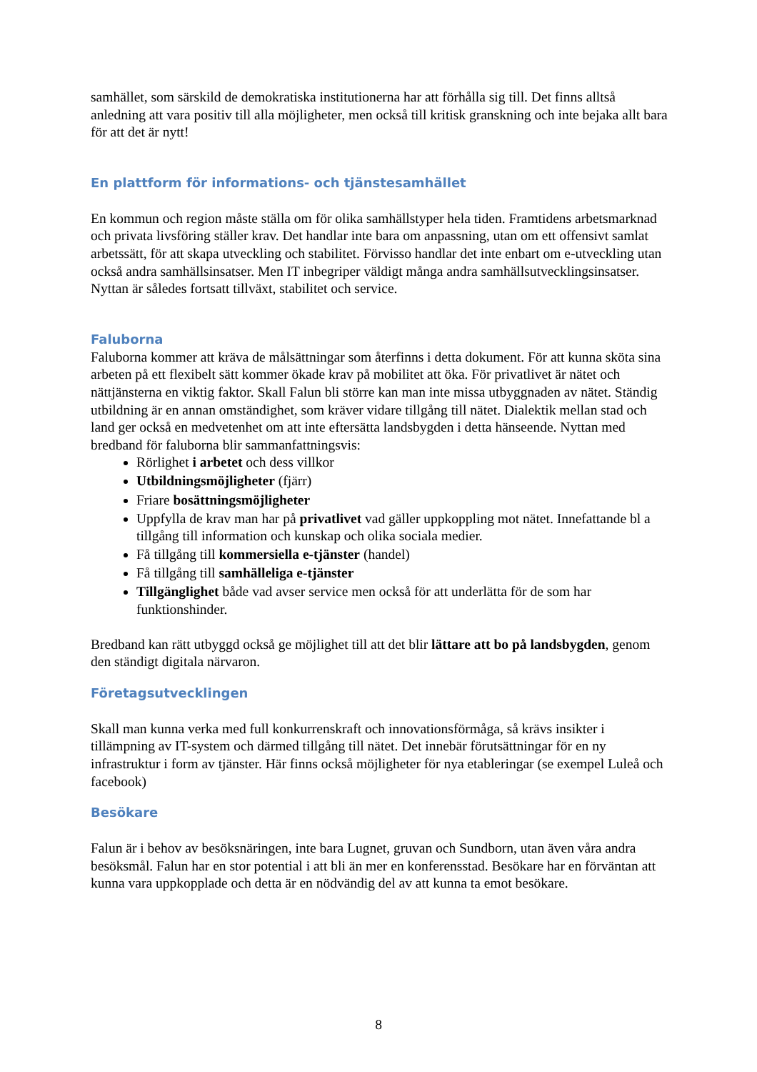samhället, som särskild de demokratiska institutionerna har att förhålla sig till. Det finns alltså anledning att vara positiv till alla möjligheter, men också till kritisk granskning och inte bejaka allt bara för att det är nytt!
En plattform för informations- och tjänstesamhället
En kommun och region måste ställa om för olika samhällstyper hela tiden. Framtidens arbetsmarknad och privata livsföring ställer krav. Det handlar inte bara om anpassning, utan om ett offensivt samlat arbetssätt, för att skapa utveckling och stabilitet. Förvisso handlar det inte enbart om e-utveckling utan också andra samhällsinsatser. Men IT inbegriper väldigt många andra samhällsutvecklingsinsatser. Nyttan är således fortsatt tillväxt, stabilitet och service.
Faluborna
Faluborna kommer att kräva de målsättningar som återfinns i detta dokument. För att kunna sköta sina arbeten på ett flexibelt sätt kommer ökade krav på mobilitet att öka. För privatlivet är nätet och nättjänsterna en viktig faktor. Skall Falun bli större kan man inte missa utbyggnaden av nätet. Ständig utbildning är en annan omständighet, som kräver vidare tillgång till nätet. Dialektik mellan stad och land ger också en medvetenhet om att inte eftersätta landsbygden i detta hänseende. Nyttan med bredband för faluborna blir sammanfattningsvis:
Rörlighet i arbetet och dess villkor
Utbildningsmöjligheter (fjärr)
Friare bosättningsmöjligheter
Uppfylla de krav man har på privatlivet vad gäller uppkoppling mot nätet. Innefattande bl a tillgång till information och kunskap och olika sociala medier.
Få tillgång till kommersiella e-tjänster (handel)
Få tillgång till samhälleliga e-tjänster
Tillgänglighet både vad avser service men också för att underlätta för de som har funktionshinder.
Bredband kan rätt utbyggd också ge möjlighet till att det blir lättare att bo på landsbygden, genom den ständigt digitala närvaron.
Företagsutvecklingen
Skall man kunna verka med full konkurrenskraft och innovationsförmåga, så krävs insikter i tillämpning av IT-system och därmed tillgång till nätet. Det innebär förutsättningar för en ny infrastruktur i form av tjänster. Här finns också möjligheter för nya etableringar (se exempel Luleå och facebook)
Besökare
Falun är i behov av besöksnäringen, inte bara Lugnet, gruvan och Sundborn, utan även våra andra besöksmål. Falun har en stor potential i att bli än mer en konferensstad. Besökare har en förväntan att kunna vara uppkopplade och detta är en nödvändig del av att kunna ta emot besökare.
8